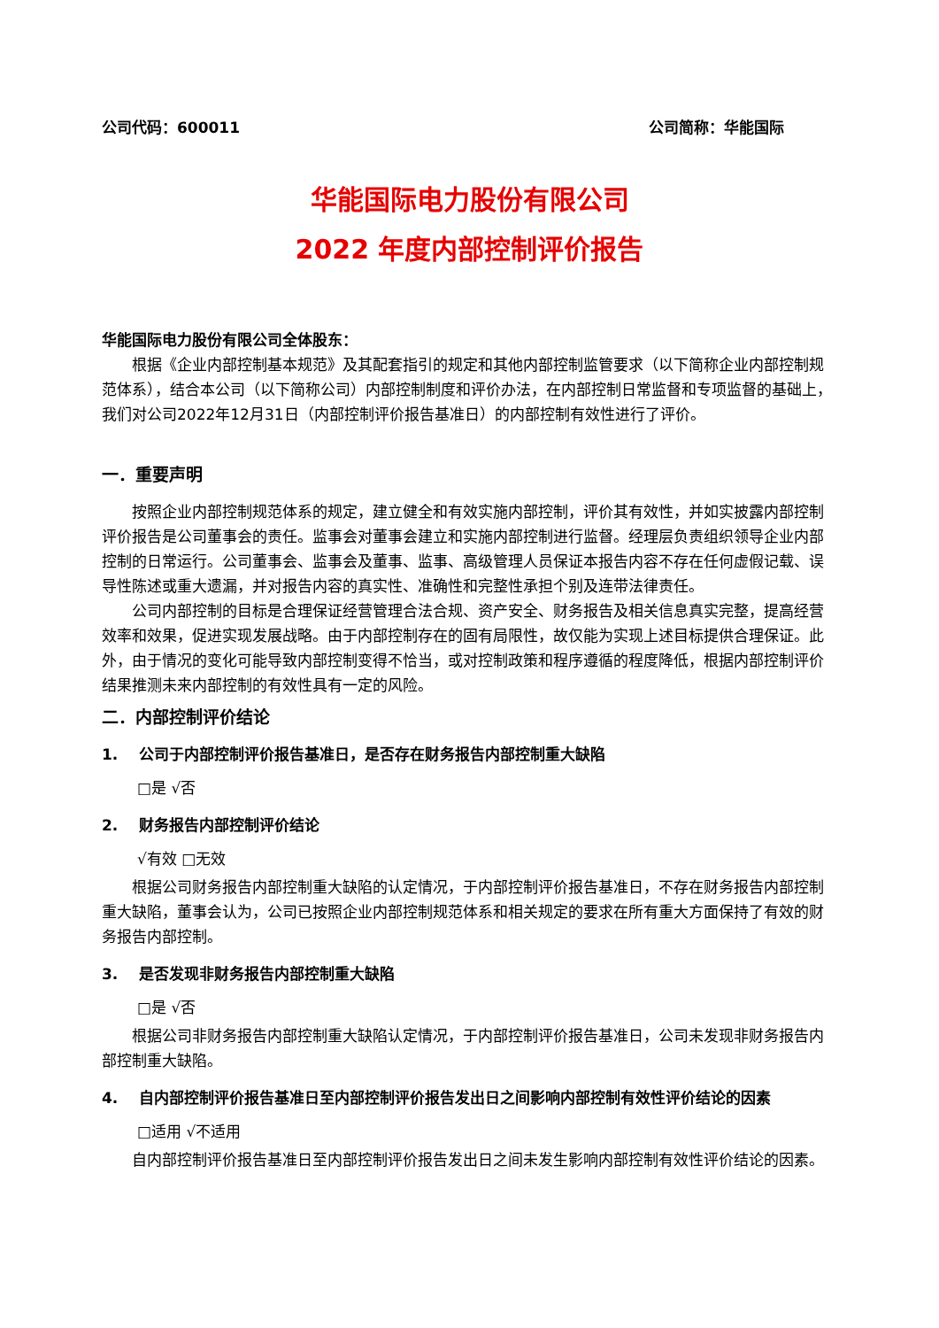公司代码：600011 公司简称：华能国际
华能国际电力股份有限公司
2022 年度内部控制评价报告
华能国际电力股份有限公司全体股东：
根据《企业内部控制基本规范》及其配套指引的规定和其他内部控制监管要求（以下简称企业内部控制规范体系），结合本公司（以下简称公司）内部控制制度和评价办法，在内部控制日常监督和专项监督的基础上，我们对公司2022年12月31日（内部控制评价报告基准日）的内部控制有效性进行了评价。
一．重要声明
按照企业内部控制规范体系的规定，建立健全和有效实施内部控制，评价其有效性，并如实披露内部控制评价报告是公司董事会的责任。监事会对董事会建立和实施内部控制进行监督。经理层负责组织领导企业内部控制的日常运行。公司董事会、监事会及董事、监事、高级管理人员保证本报告内容不存在任何虚假记载、误导性陈述或重大遗漏，并对报告内容的真实性、准确性和完整性承担个别及连带法律责任。
公司内部控制的目标是合理保证经营管理合法合规、资产安全、财务报告及相关信息真实完整，提高经营效率和效果，促进实现发展战略。由于内部控制存在的固有局限性，故仅能为实现上述目标提供合理保证。此外，由于情况的变化可能导致内部控制变得不恰当，或对控制政策和程序遵循的程度降低，根据内部控制评价结果推测未来内部控制的有效性具有一定的风险。
二．内部控制评价结论
1. 公司于内部控制评价报告基准日，是否存在财务报告内部控制重大缺陷
□是 √否
2. 财务报告内部控制评价结论
√有效 □无效
根据公司财务报告内部控制重大缺陷的认定情况，于内部控制评价报告基准日，不存在财务报告内部控制重大缺陷，董事会认为，公司已按照企业内部控制规范体系和相关规定的要求在所有重大方面保持了有效的财务报告内部控制。
3. 是否发现非财务报告内部控制重大缺陷
□是 √否
根据公司非财务报告内部控制重大缺陷认定情况，于内部控制评价报告基准日，公司未发现非财务报告内部控制重大缺陷。
4. 自内部控制评价报告基准日至内部控制评价报告发出日之间影响内部控制有效性评价结论的因素
□适用 √不适用
自内部控制评价报告基准日至内部控制评价报告发出日之间未发生影响内部控制有效性评价结论的因素。